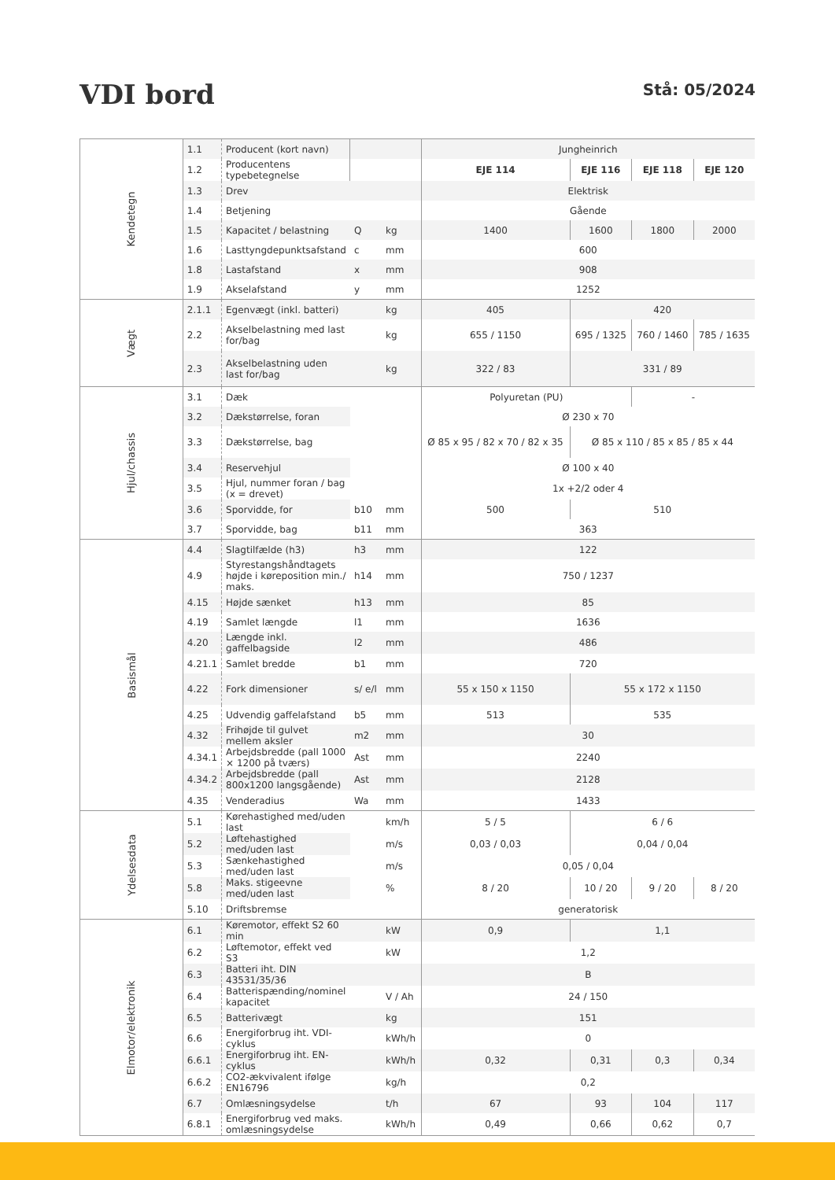VDI bord
Stå: 05/2024
| Kendetegn | 1.1 | Producent (kort navn) | | | Jungheinrich | | | |
| | 1.2 | Producentens typebetegnelse | | | EJE 114 | EJE 116 | EJE 118 | EJE 120 |
| | 1.3 | Drev | | | Elektrisk | | | |
| | 1.4 | Betjening | | | Gående | | | |
| | 1.5 | Kapacitet / belastning | Q | kg | 1400 | 1600 | 1800 | 2000 |
| | 1.6 | Lasttyngdepunktsafstand | c | mm | 600 | | | |
| | 1.8 | Lastafstand | x | mm | 908 | | | |
| | 1.9 | Akselafstand | y | mm | 1252 | | | |
| Vægt | 2.1.1 | Egenvægt (inkl. batteri) | | kg | 405 | 420 | | |
| | 2.2 | Akselbelastning med last for/bag | | kg | 655 / 1150 | 695 / 1325 | 760 / 1460 | 785 / 1635 |
| | 2.3 | Akselbelastning uden last for/bag | | kg | 322 / 83 | 331 / 89 | | |
| Hjul/chassis | 3.1 | Dæk | | | Polyuretan (PU) | | - | |
| | 3.2 | Dækstørrelse, foran | | | Ø 230 x 70 | | | |
| | 3.3 | Dækstørrelse, bag | | | Ø 85 x 95 / 82 x 70 / 82 x 35 | Ø 85 x 110 / 85 x 85 / 85 x 44 | | |
| | 3.4 | Reservehjul | | | Ø 100 x 40 | | | |
| | 3.5 | Hjul, nummer foran / bag (x = drevet) | | | 1x +2/2 oder 4 | | | |
| | 3.6 | Sporvidde, for | b10 | mm | 500 | 510 | | |
| | 3.7 | Sporvidde, bag | b11 | mm | 363 | | | |
| Basismål | 4.4 | Slagtilfælde (h3) | h3 | mm | 122 | | | |
| | 4.9 | Styrestangshåndtagets højde i køreposition min./ maks. | h14 | mm | 750 / 1237 | | | |
| | 4.15 | Højde sænket | h13 | mm | 85 | | | |
| | 4.19 | Samlet længde | l1 | mm | 1636 | | | |
| | 4.20 | Længde inkl. gaffelbagside | l2 | mm | 486 | | | |
| | 4.21.1 | Samlet bredde | b1 | mm | 720 | | | |
| | 4.22 | Fork dimensioner | s/ e/l | mm | 55 x 150 x 1150 | 55 x 172 x 1150 | | |
| | 4.25 | Udvendig gaffelafstand | b5 | mm | 513 | 535 | | |
| | 4.32 | Frihøjde til gulvet mellem aksler | m2 | mm | 30 | | | |
| | 4.34.1 | Arbejdsbredde (pall 1000 × 1200 på tværs) | Ast | mm | 2240 | | | |
| | 4.34.2 | Arbejdsbredde (pall 800x1200 langsgående) | Ast | mm | 2128 | | | |
| | 4.35 | Venderadius | Wa | mm | 1433 | | | |
| Ydelsesdata | 5.1 | Kørehastighed med/uden last | | km/h | 5 / 5 | 6 / 6 | | |
| | 5.2 | Løftehastighed med/uden last | | m/s | 0,03 / 0,03 | 0,04 / 0,04 | | |
| | 5.3 | Sænkehastighed med/uden last | | m/s | 0,05 / 0,04 | | | |
| | 5.8 | Maks. stigeevne med/uden last | | % | 8 / 20 | 10 / 20 | 9 / 20 | 8 / 20 |
| | 5.10 | Driftsbremse | | | generatorisk | | | |
| Elmotor/elektronik | 6.1 | Køremotor, effekt S2 60 min | | kW | 0,9 | 1,1 | | |
| | 6.2 | Løftemotor, effekt ved S3 | | kW | 1,2 | | | |
| | 6.3 | Batteri iht. DIN 43531/35/36 | | | B | | | |
| | 6.4 | Batterispænding/nominel kapacitet | | V / Ah | 24 / 150 | | | |
| | 6.5 | Batterivægt | | kg | 151 | | | |
| | 6.6 | Energiforbrug iht. VDI-cyklus | | kWh/h | 0 | | | |
| | 6.6.1 | Energiforbrug iht. EN-cyklus | | kWh/h | 0,32 | 0,31 | 0,3 | 0,34 |
| | 6.6.2 | CO2-ækvivalent ifølge EN16796 | | kg/h | 0,2 | | | |
| | 6.7 | Omlæsningsydelse | | t/h | 67 | 93 | 104 | 117 |
| | 6.8.1 | Energiforbrug ved maks. omlæsningsydelse | | kWh/h | 0,49 | 0,66 | 0,62 | 0,7 |